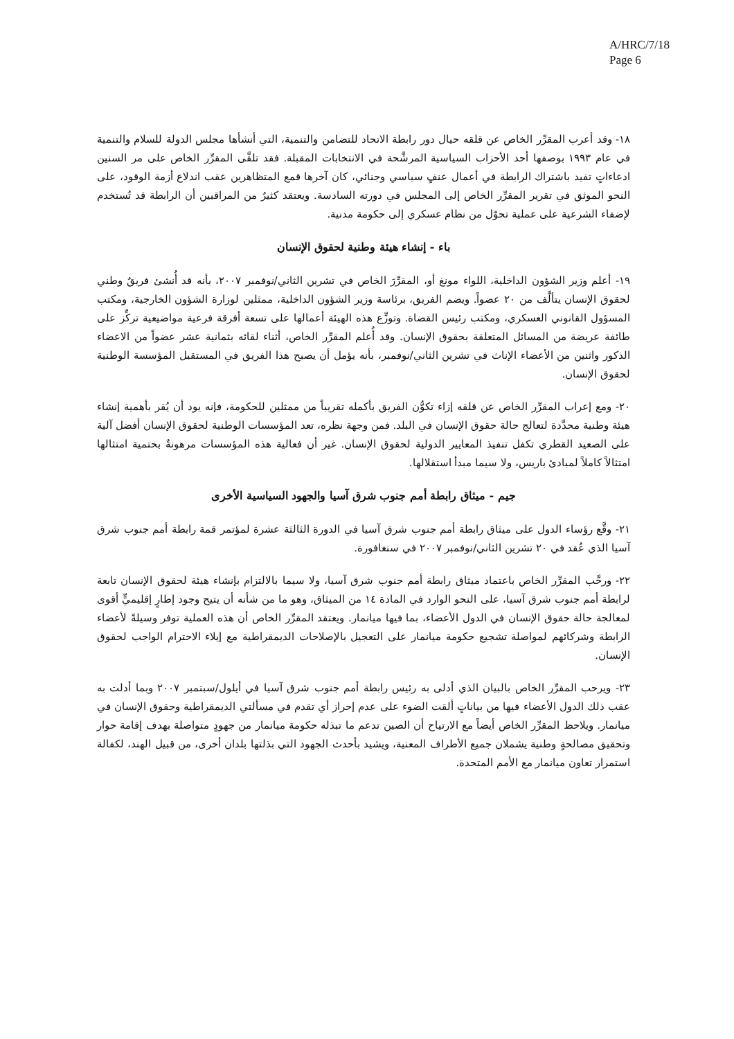A/HRC/7/18
Page 6
١٨- وقد أعرب المقرِّر الخاص عن قلقه حيال دور رابطة الاتحاد للتضامن والتنمية، التي أنشأها مجلس الدولة للسلام والتنمية في عام ١٩٩٣ بوصفها أحد الأحزاب السياسية المرشَّحة في الانتخابات المقبلة. فقد تلقَّى المقرِّر الخاص على مر السنين ادعاءاتٍ تفيد باشتراك الرابطة في أعمال عنفٍ سياسي وجنائي، كان آخرها قمع المتظاهرين عقب اندلاع أزمة الوقود، على النحو الموثق في تقرير المقرِّر الخاص إلى المجلس في دورته السادسة. ويعتقد كثيرٌ من المراقبين أن الرابطة قد تُستخدم لإضفاء الشرعية على عملية تحوّل من نظام عسكري إلى حكومة مدنية.
باء - إنشاء هيئة وطنية لحقوق الإنسان
١٩- أعلم وزير الشؤون الداخلية، اللواء مونغ أو، المقرِّرَ الخاص في تشرين الثاني/نوفمبر ٢٠٠٧، بأنه قد أُنشئ فريقٌ وطني لحقوق الإنسان يتألَّف من ٢٠ عضواً. ويضم الفريق، برئاسة وزير الشؤون الداخلية، ممثلين لوزارة الشؤون الخارجية، ومكتب المسؤول القانوني العسكري، ومكتب رئيس القضاة. وتوزِّع هذه الهيئة أعمالها على تسعة أفرقة فرعية مواضيعية تركِّز على طائفة عريضة من المسائل المتعلقة بحقوق الإنسان. وقد أُعلم المقرِّر الخاص، أثناء لقائه بثمانية عشر عضواً من الاعضاء الذكور واثنين من الأعضاء الإناث في تشرين الثاني/نوفمبر، بأنه يؤمل أن يصبح هذا الفريق في المستقبل المؤسسة الوطنية لحقوق الإنسان.
٢٠- ومع إعراب المقرِّر الخاص عن قلقه إزاء تكوُّن الفريق بأكمله تقريباً من ممثلين للحكومة، فإنه يود أن يُقر بأهمية إنشاء هيئة وطنية محدَّدة لتعالج حالة حقوق الإنسان في البلد. فمن وجهة نظره، تعد المؤسسات الوطنية لحقوق الإنسان أفضل آلية على الصعيد القطري تكفل تنفيذ المعايير الدولية لحقوق الإنسان. غير أن فعالية هذه المؤسسات مرهونةٌ بحتمية امتثالها امتثالاً كاملاً لمبادئ باريس، ولا سيما مبدأ استقلالها.
جيم - ميثاق رابطة أمم جنوب شرق آسيا والجهود السياسية الأخرى
٢١- وقَّع رؤساء الدول على ميثاق رابطة أمم جنوب شرق آسيا في الدورة الثالثة عشرة لمؤتمر قمة رابطة أمم جنوب شرق آسيا الذي عُقد في ٢٠ تشرين الثاني/نوفمبر ٢٠٠٧ في سنغافورة.
٢٢- ورحَّب المقرِّر الخاص باعتماد ميثاق رابطة أمم جنوب شرق آسيا، ولا سيما بالالتزام بإنشاء هيئة لحقوق الإنسان تابعة لرابطة أمم جنوب شرق آسيا، على النحو الوارد في المادة ١٤ من الميثاق، وهو ما من شأنه أن يتيح وجود إطارٍ إقليميٍّ أقوى لمعالجة حالة حقوق الإنسان في الدول الأعضاء، بما فيها ميانمار. ويعتقد المقرِّر الخاص أن هذه العملية توفر وسيلةً لأعضاء الرابطة وشركائهم لمواصلة تشجيع حكومة ميانمار على التعجيل بالإصلاحات الديمقراطية مع إيلاء الاحترام الواجب لحقوق الإنسان.
٢٣- ويرحب المقرِّر الخاص بالبيان الذي أدلى به رئيس رابطة أمم جنوب شرق آسيا في أيلول/سبتمبر ٢٠٠٧ وبما أدلت به عقب ذلك الدول الأعضاء فيها من بياناتٍ ألقت الضوء على عدم إحراز أي تقدم في مسألتي الديمقراطية وحقوق الإنسان في ميانمار. ويلاحظ المقرِّر الخاص أيضاً مع الارتياح أن الصين تدعم ما تبذله حكومة ميانمار من جهودٍ متواصلة بهدف إقامة حوار وتحقيق مصالحةٍ وطنية يشملان جميع الأطراف المعنية، ويشيد بأحدث الجهود التي بذلتها بلدان أخرى، من قبيل الهند، لكفالة استمرار تعاون ميانمار مع الأمم المتحدة.